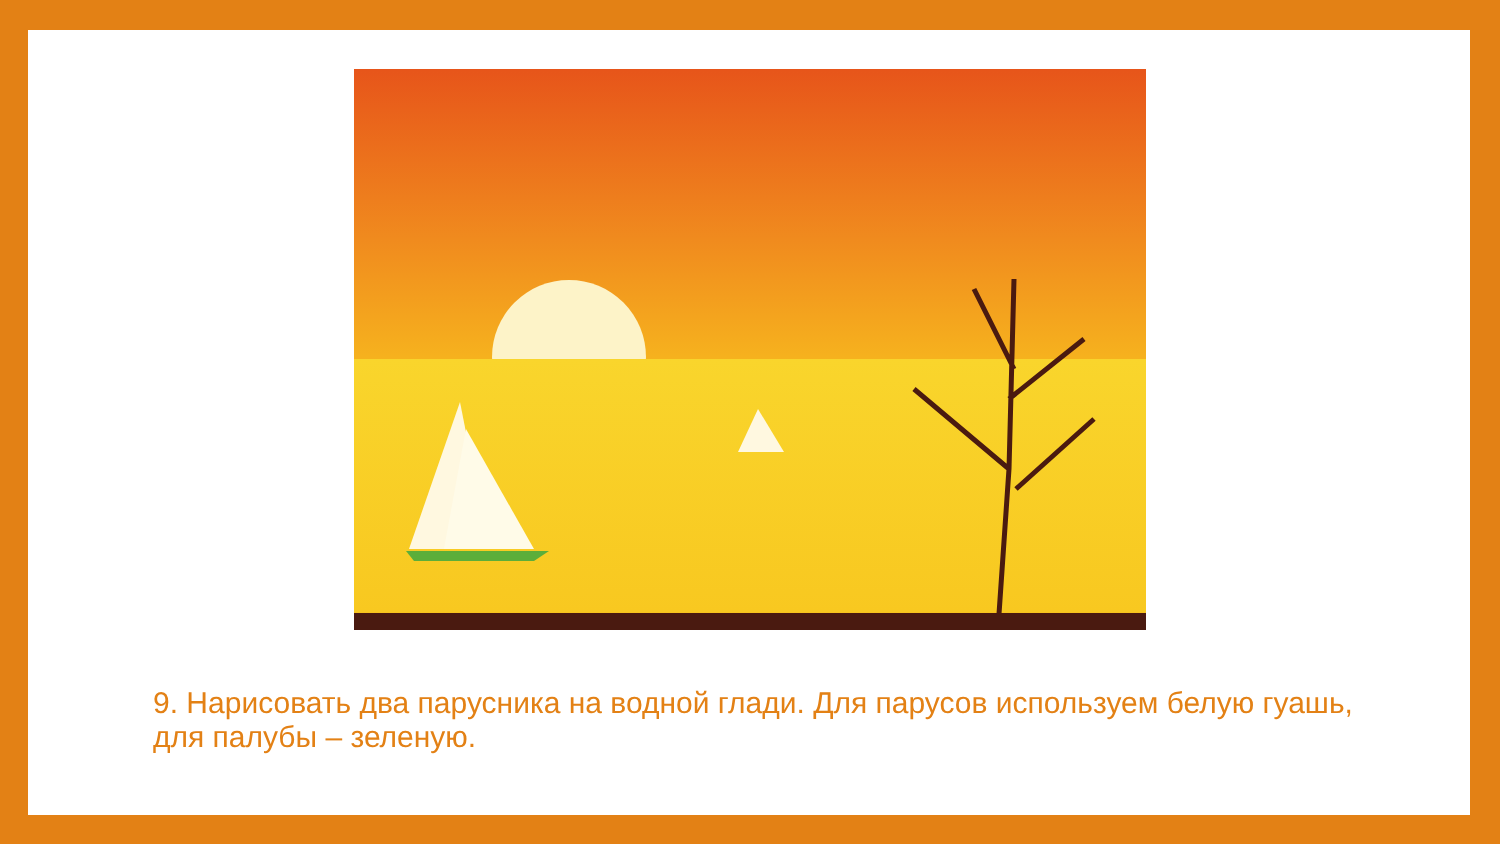9. Нарисовать два парусника на водной глади. Для парусов используем белую гуашь, для палубы – зеленую.